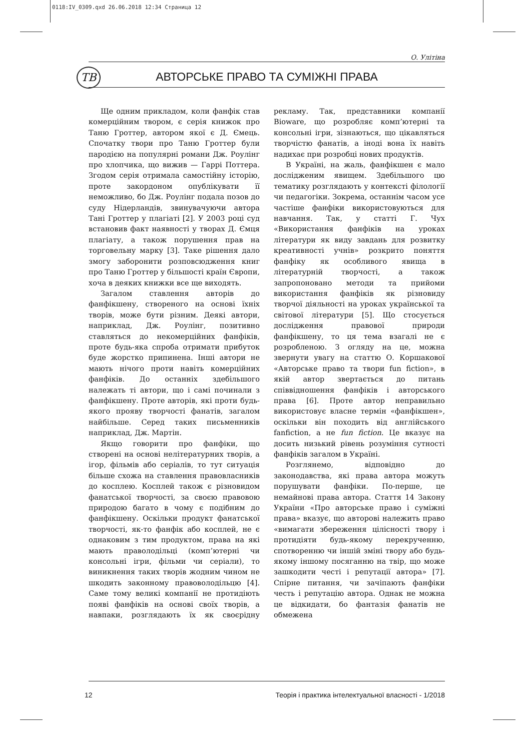0118:IV_0309.qxd 26.06.2018 12:34 Страница 12
О. Улітіна
ТВ АВТОРСЬКЕ ПРАВО ТА СУМІЖНІ ПРАВА
Ще одним прикладом, коли фанфік став комерційним твором, є серія книжок про Таню Гроттер, автором якої є Д. Ємець. Спочатку твори про Таню Гроттер були пародією на популярні романи Дж. Роулінг про хлопчика, що вижив — Гаррі Поттера. Згодом серія отримала самостійну історію, проте закордоном опублікувати її неможливо, бо Дж. Роулінг подала позов до суду Нідерландів, звинувачуючи автора Тані Гроттер у плагіаті [2]. У 2003 році суд встановив факт наявності у творах Д. Ємця плагіату, а також порушення прав на торговельну марку [3]. Таке рішення дало змогу заборонити розповсюдження книг про Таню Гроттер у більшості країн Європи, хоча в деяких книжки все ще виходять.
Загалом ставлення авторів до фанфікшену, створеного на основі їхніх творів, може бути різним. Деякі автори, наприклад, Дж. Роулінг, позитивно ставляться до некомерційних фанфіків, проте будь-яка спроба отримати прибуток буде жорстко припинена. Інші автори не мають нічого проти навіть комерційних фанфіків. До останніх здебільшого належать ті автори, що і самі починали з фанфікшену. Проте авторів, які проти будь-якого прояву творчості фанатів, загалом найбільше. Серед таких письменників наприклад, Дж. Мартін.
Якщо говорити про фанфіки, що створені на основі нелітературних творів, а ігор, фільмів або серіалів, то тут ситуація більше схожа на ставлення правовласників до косплею. Косплей також є різновидом фанатської творчості, за своєю правовою природою багато в чому є подібним до фанфікшену. Оскільки продукт фанатської творчості, як-то фанфік або косплей, не є однаковим з тим продуктом, права на які мають праволодільці (комп’ютерні чи консольні ігри, фільми чи серіали), то виникнення таких творів жодним чином не шкодить законному правоволодільцю [4]. Саме тому великі компанії не протидіють появі фанфіків на основі своїх творів, а навпаки, розглядають їх як своєрідну рекламу. Так, представники компанії Bioware, що розробляє комп’ютерні та консольні ігри, зізнаються, що цікавляться творчістю фанатів, а іноді вона їх навіть надихає при розробці нових продуктів.
В Україні, на жаль, фанфікшен є мало дослідженим явищем. Здебільшого цю тематику розглядають у контексті філології чи педагогіки. Зокрема, останнім часом усе частіше фанфіки використовуються для навчання. Так, у статті Г. Чух «Використання фанфіків на уроках літератури як виду завдань для розвитку креативності учнів» розкрито поняття фанфіку як особливого явища в літературній творчості, а також запропоновано методи та прийоми використання фанфіків як різновиду творчої діяльності на уроках української та світової літератури [5]. Що стосується дослідження правової природи фанфікшену, то ця тема взагалі не є розробленою. З огляду на це, можна звернути увагу на статтю О. Коршакової «Авторське право та твори fun fiction», в якій автор звертається до питань співвідношення фанфіків і авторського права [6]. Проте автор неправильно використовує власне термін «фанфікшен», оскільки він походить від англійського fanfiction, а не fun fiction. Це вказує на досить низький рівень розуміння сутності фанфіків загалом в Україні.
Розглянемо, відповідно до законодавства, які права автора можуть порушувати фанфіки. По-перше, це немайнові права автора. Стаття 14 Закону України «Про авторське право і суміжні права» вказує, що авторові належить право «вимагати збереження цілісності твору і протидіяти будь-якому перекрученню, спотворенню чи іншій зміні твору або будь-якому іншому посяганню на твір, що може зашкодити честі і репутації автора» [7]. Спірне питання, чи зачіпають фанфіки честь і репутацію автора. Однак не можна це відкидати, бо фантазія фанатів не обмежена
12 Теорія і практика інтелектуальної власності - 1/2018